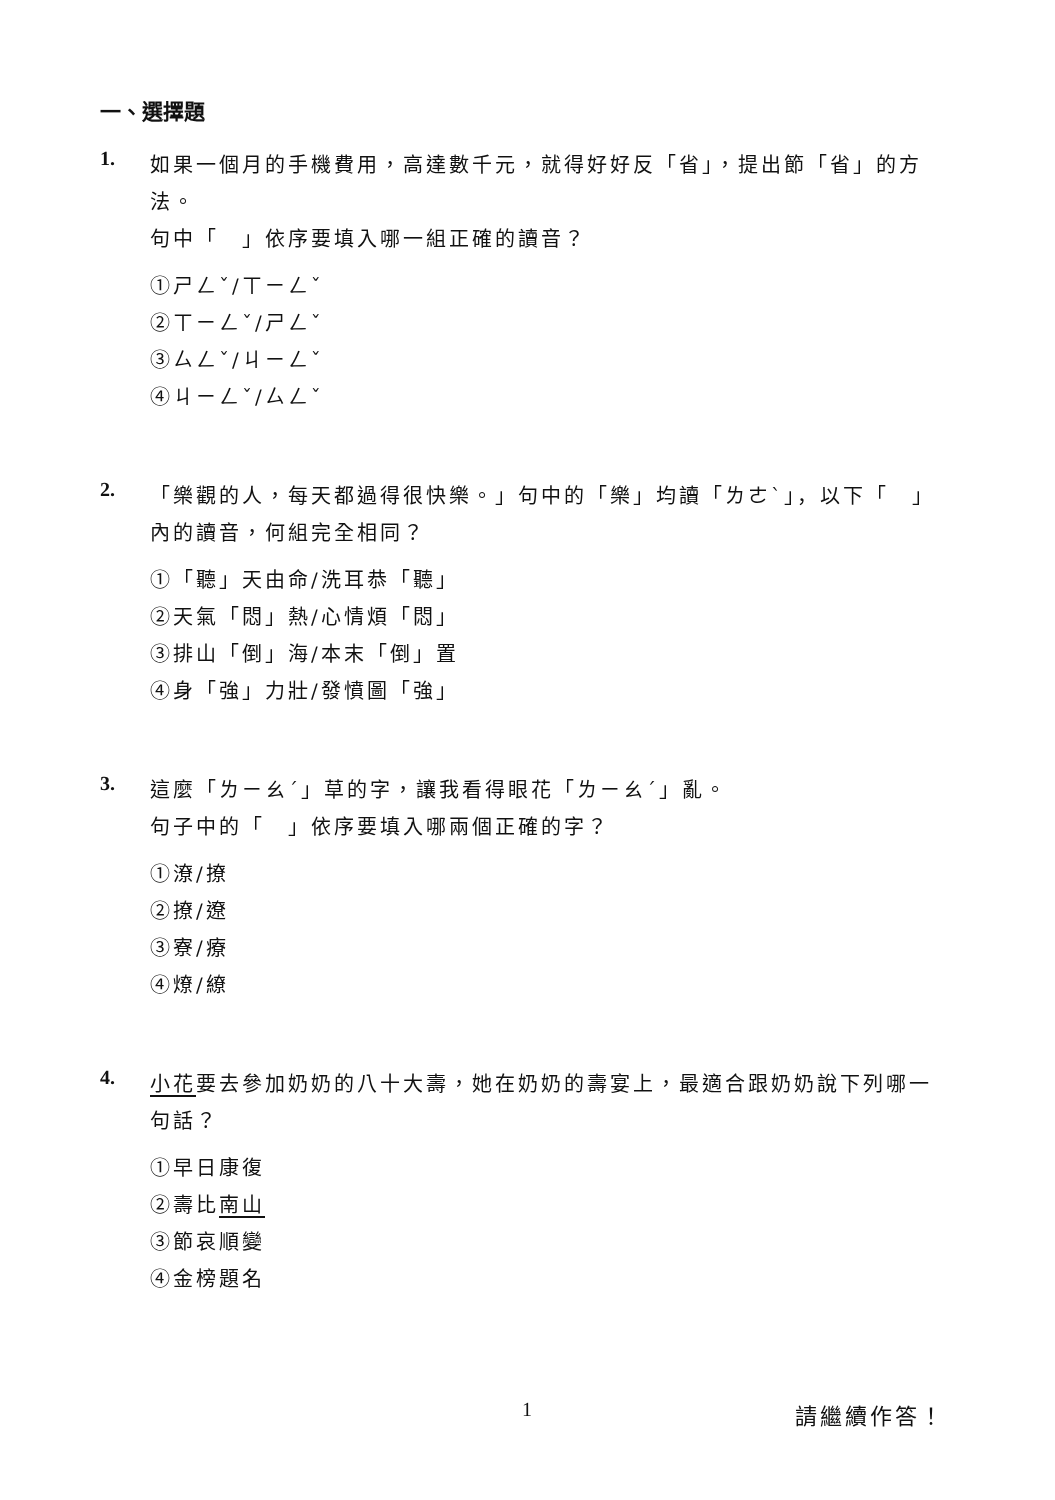一、選擇題
1.
如果一個月的手機費用，高達數千元，就得好好反「省」，提出節「省」的方法。
句中「　」依序要填入哪一組正確的讀音？
①ㄕㄥˇ/ㄒㄧㄥˇ
②ㄒㄧㄥˇ/ㄕㄥˇ
③ㄙㄥˇ/ㄐㄧㄥˇ
④ㄐㄧㄥˇ/ㄙㄥˇ
2.
「樂觀的人，每天都過得很快樂。」句中的「樂」均讀「ㄌㄜˋ」，以下「　」內的讀音，何組完全相同？
①「聽」天由命/洗耳恭「聽」
②天氣「悶」熱/心情煩「悶」
③排山「倒」海/本末「倒」置
④身「強」力壯/發憤圖「強」
3.
這麼「ㄌㄧㄠˊ」草的字，讓我看得眼花「ㄌㄧㄠˊ」亂。
句子中的「　」依序要填入哪兩個正確的字？
①潦/撩
②撩/遼
③寮/療
④燎/繚
4.
小花要去參加奶奶的八十大壽，她在奶奶的壽宴上，最適合跟奶奶說下列哪一句話？
①早日康復
②壽比南山
③節哀順變
④金榜題名
1 請繼續作答！